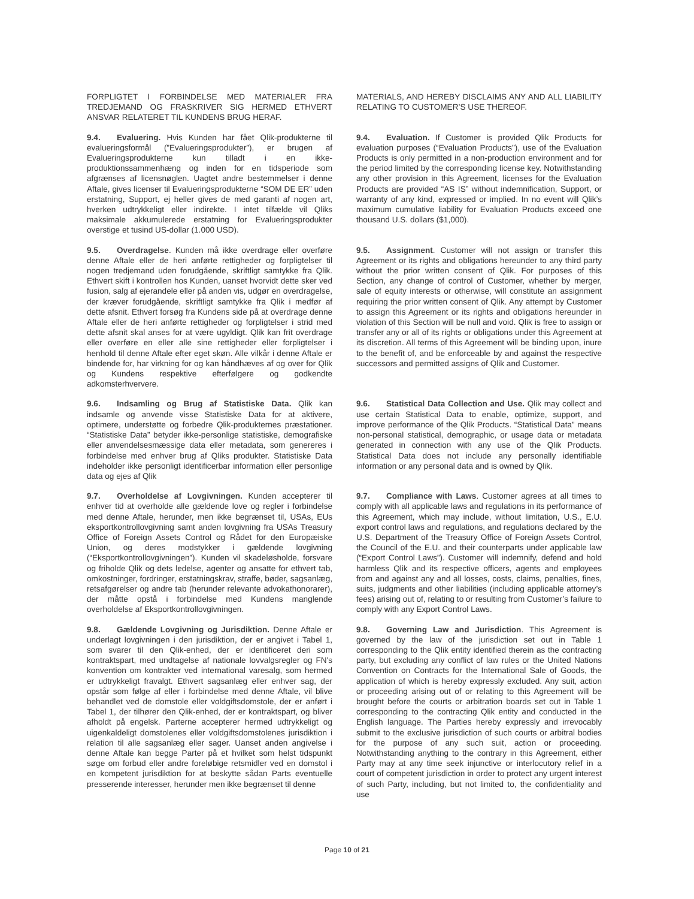| FORPLIGTET I FORBINDELSE MED MATERIALER FRA TREDJEMAND OG FRASKRIVER SIG HERMED ETHVERT ANSVAR RELATERET TIL KUNDENS BRUG HERAF. | MATERIALS, AND HEREBY DISCLAIMS ANY AND ALL LIABILITY RELATING TO CUSTOMER’S USE THEREOF. |
| 9.4. Evaluering. Hvis Kunden har fået Qlik-produkterne til evalueringsformål (”Evalueringsprodukter”), er brugen af Evalueringsprodukterne kun tilladt i en ikke-produktionssammenhæng og inden for en tidsperiode som afgrænses af licensnøglen. Uagtet andre bestemmelser i denne Aftale, gives licenser til Evalueringsprodukterne “SOM DE ER” uden erstatning, Support, ej heller gives de med garanti af nogen art, hverken udtrykkeligt eller indirekte. I intet tilfælde vil Qliks maksimale akkumulerede erstatning for Evalueringsprodukter overstige et tusind US-dollar (1.000 USD). | 9.4. Evaluation. If Customer is provided Qlik Products for evaluation purposes (“Evaluation Products”), use of the Evaluation Products is only permitted in a non-production environment and for the period limited by the corresponding license key. Notwithstanding any other provision in this Agreement, licenses for the Evaluation Products are provided “AS IS” without indemnification, Support, or warranty of any kind, expressed or implied. In no event will Qlik’s maximum cumulative liability for Evaluation Products exceed one thousand U.S. dollars ($1,000). |
| 9.5. Overdragelse . Kunden må ikke overdrage eller overføre denne Aftale eller de heri anførte rettigheder og forpligtelser til nogen tredjemand uden forudgående, skriftligt samtykke fra Qlik. Ethvert skift i kontrollen hos Kunden, uanset hvorvidt dette sker ved fusion, salg af ejerandele eller på anden vis, udgør en overdragelse, der kræver forudgående, skriftligt samtykke fra Qlik i medfør af dette afsnit. Ethvert forsøg fra Kundens side på at overdrage denne Aftale eller de heri anførte rettigheder og forpligtelser i strid med dette afsnit skal anses for at være ugyldigt. Qlik kan frit overdrage eller overføre en eller alle sine rettigheder eller forpligtelser i henhold til denne Aftale efter eget skøn. Alle vilkår i denne Aftale er bindende for, har virkning for og kan håndhæves af og over for Qlik og Kundens respektive efterfølgere og godkendte adkomsterhververe. | 9.5. Assignment . Customer will not assign or transfer this Agreement or its rights and obligations hereunder to any third party without the prior written consent of Qlik. For purposes of this Section, any change of control of Customer, whether by merger, sale of equity interests or otherwise, will constitute an assignment requiring the prior written consent of Qlik. Any attempt by Customer to assign this Agreement or its rights and obligations hereunder in violation of this Section will be null and void. Qlik is free to assign or transfer any or all of its rights or obligations under this Agreement at its discretion. All terms of this Agreement will be binding upon, inure to the benefit of, and be enforceable by and against the respective successors and permitted assigns of Qlik and Customer. |
| 9.6. Indsamling og Brug af Statistiske Data. Qlik kan indsamle og anvende visse Statistiske Data for at aktivere, optimere, understøtte og forbedre Qlik-produkternes præstationer. “Statistiske Data” betyder ikke-personlige statistiske, demografiske eller anvendelsesmæssige data eller metadata, som genereres i forbindelse med enhver brug af Qliks produkter. Statistiske Data indeholder ikke personligt identificerbar information eller personlige data og ejes af Qlik | 9.6. Statistical Data Collection and Use. Qlik may collect and use certain Statistical Data to enable, optimize, support, and improve performance of the Qlik Products. “Statistical Data” means non-personal statistical, demographic, or usage data or metadata generated in connection with any use of the Qlik Products. Statistical Data does not include any personally identifiable information or any personal data and is owned by Qlik. |
| 9.7. Overholdelse af Lovgivningen. Kunden accepterer til enhver tid at overholde alle gældende love og regler i forbindelse med denne Aftale, herunder, men ikke begrænset til, USAs, EUs eksportkontrollovgivning samt anden lovgivning fra USAs Treasury Office of Foreign Assets Control og Rådet for den Europæiske Union, og deres modstykker i gældende lovgivning (“Eksportkontrollovgivningen”). Kunden vil skadeløsholde, forsvare og friholde Qlik og dets ledelse, agenter og ansatte for ethvert tab, omkostninger, fordringer, erstatningskrav, straffe, bøder, sagsanlæg, retsafgørelser og andre tab (herunder relevante advokathonorarer), der måtte opstå i forbindelse med Kundens manglende overholdelse af Eksportkontrollovgivningen. | 9.7. Compliance with Laws . Customer agrees at all times to comply with all applicable laws and regulations in its performance of this Agreement, which may include, without limitation, U.S., E.U. export control laws and regulations, and regulations declared by the U.S. Department of the Treasury Office of Foreign Assets Control, the Council of the E.U. and their counterparts under applicable law (“Export Control Laws”). Customer will indemnify, defend and hold harmless Qlik and its respective officers, agents and employees from and against any and all losses, costs, claims, penalties, fines, suits, judgments and other liabilities (including applicable attorney’s fees) arising out of, relating to or resulting from Customer’s failure to comply with any Export Control Laws. |
| 9.8. Gældende Lovgivning og Jurisdiktion. Denne Aftale er underlagt lovgivningen i den jurisdiktion, der er angivet i Tabel 1, som svarer til den Qlik-enhed, der er identificeret deri som kontraktspart, med undtagelse af nationale lovvalgsregler og FN's konvention om kontrakter ved international varesalg, som hermed er udtrykkeligt fravalgt. Ethvert sagsanlæg eller enhver sag, der opstår som følge af eller i forbindelse med denne Aftale, vil blive behandlet ved de domstole eller voldgiftsdomstole, der er anført i Tabel 1, der tilhører den Qlik-enhed, der er kontraktspart, og bliver afholdt på engelsk. Parterne accepterer hermed udtrykkeligt og uigenkaldeligt domstolenes eller voldgiftsdomstolenes jurisdiktion i relation til alle sagsanlæg eller sager. Uanset anden angivelse i denne Aftale kan begge Parter på et hvilket som helst tidspunkt søge om forbud eller andre foreløbige retsmidler ved en domstol i en kompetent jurisdiktion for at beskytte sådan Parts eventuelle presserende interesser, herunder men ikke begrænset til denne | 9.8. Governing Law and Jurisdiction . This Agreement is governed by the law of the jurisdiction set out in Table 1 corresponding to the Qlik entity identified therein as the contracting party, but excluding any conflict of law rules or the United Nations Convention on Contracts for the International Sale of Goods, the application of which is hereby expressly excluded. Any suit, action or proceeding arising out of or relating to this Agreement will be brought before the courts or arbitration boards set out in Table 1 corresponding to the contracting Qlik entity and conducted in the English language. The Parties hereby expressly and irrevocably submit to the exclusive jurisdiction of such courts or arbitral bodies for the purpose of any such suit, action or proceeding. Notwithstanding anything to the contrary in this Agreement, either Party may at any time seek injunctive or interlocutory relief in a court of competent jurisdiction in order to protect any urgent interest of such Party, including, but not limited to, the confidentiality and use |
Page 10 of 21